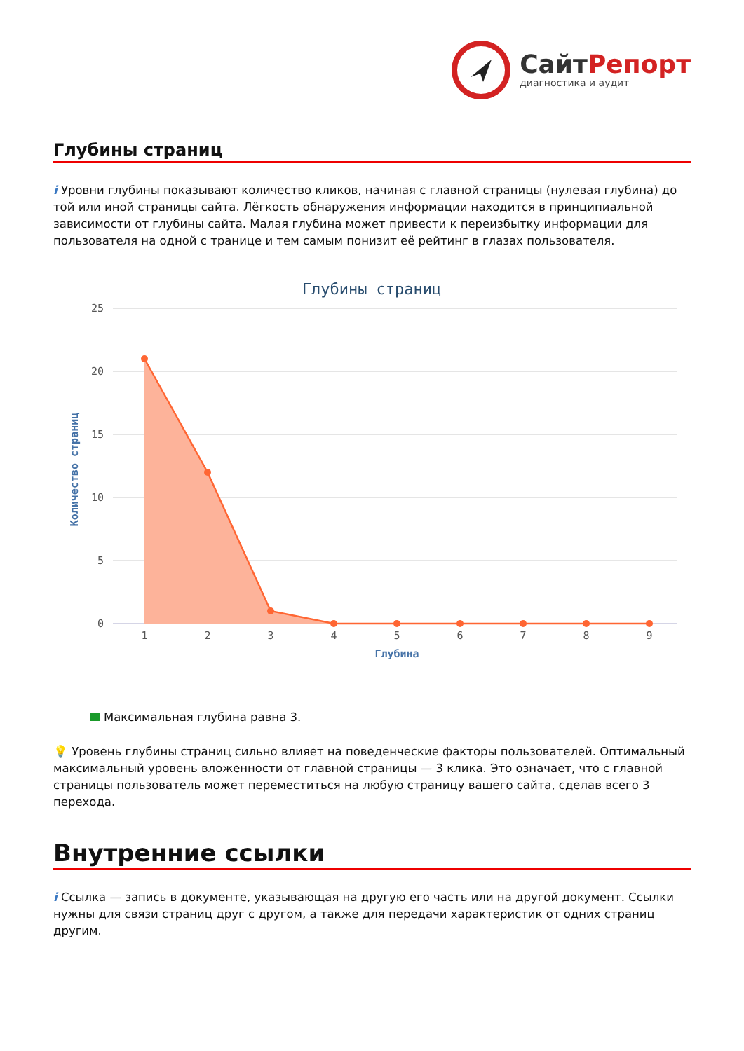СайтРепорт
диагностика и аудит
Глубины страниц
i Уровни глубины показывают количество кликов, начиная с главной страницы (нулевая глубина) до той или иной страницы сайта. Лёгкость обнаружения информации находится в принципиальной зависимости от глубины сайта. Малая глубина может привести к переизбытку информации для пользователя на одной с транице и тем самым понизит её рейтинг в глазах пользователя.
Глубины страниц
25
20
15
10
5
0
Количество страниц
1
2
3
4
5
6
7
8
9
Глубина
Максимальная глубина равна 3.
💡 Уровень глубины страниц сильно влияет на поведенческие факторы пользователей. Оптимальный максимальный уровень вложенности от главной страницы — 3 клика. Это означает, что с главной страницы пользователь может переместиться на любую страницу вашего сайта, сделав всего 3 перехода.
Внутренние ссылки
i Ссылка — запись в документе, указывающая на другую его часть или на другой документ. Ссылки нужны для связи страниц друг с другом, а также для передачи характеристик от одних страниц другим.